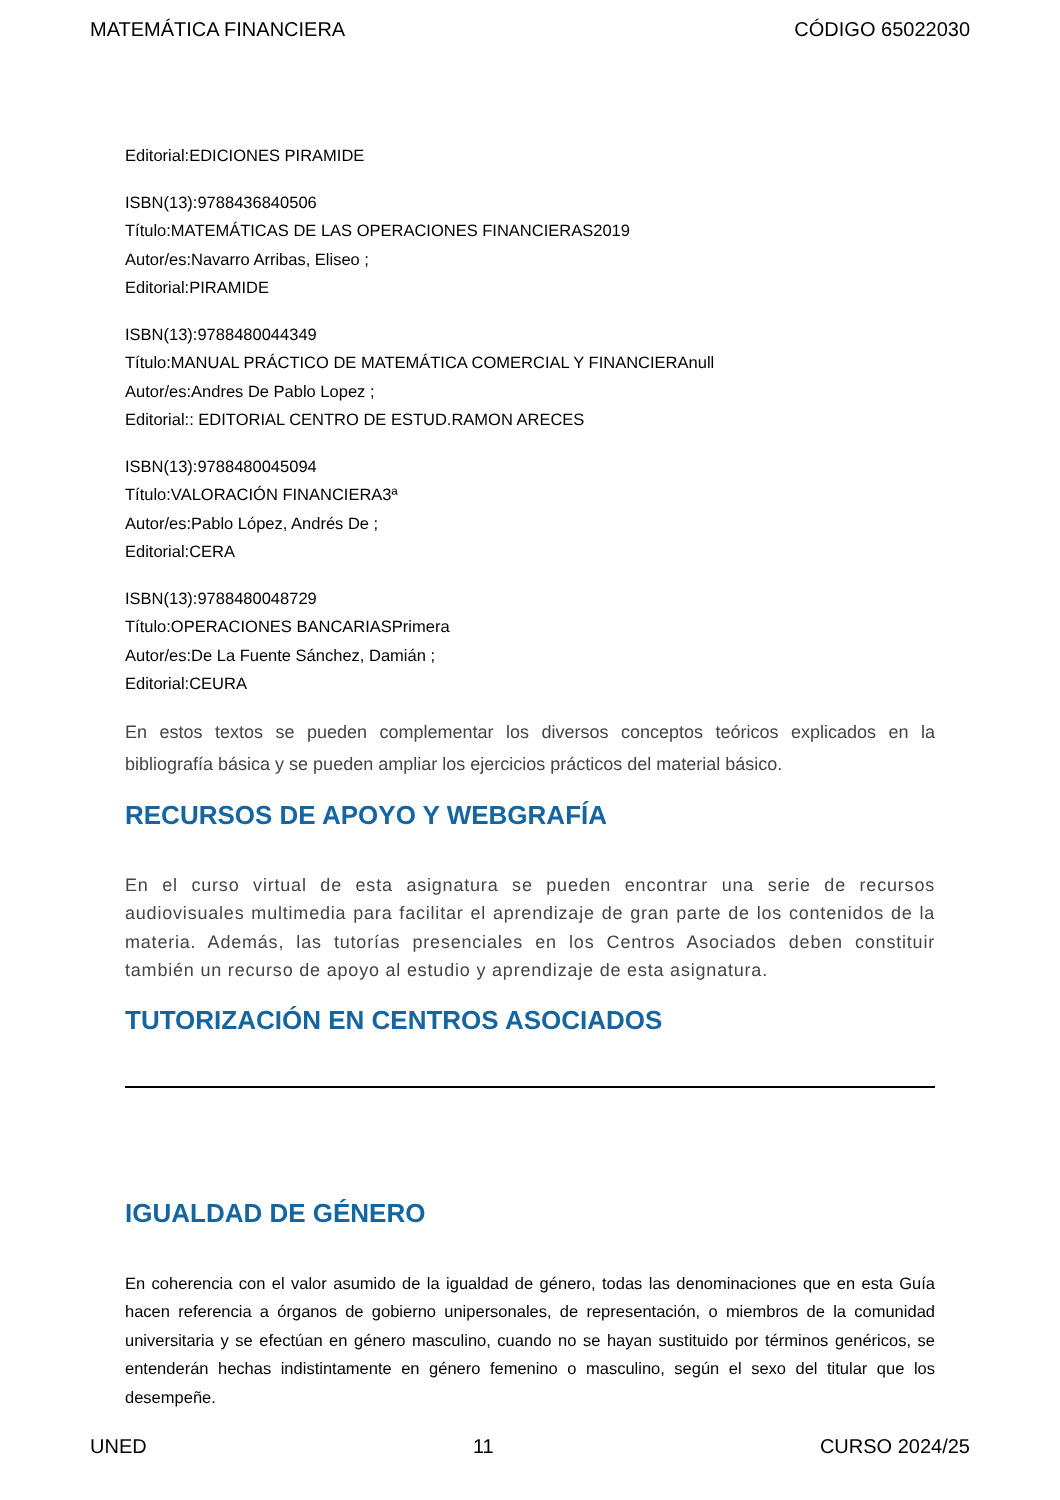MATEMÁTICA FINANCIERA CÓDIGO 65022030
Editorial:EDICIONES PIRAMIDE
ISBN(13):9788436840506
Título:MATEMÁTICAS DE LAS OPERACIONES FINANCIERAS2019
Autor/es:Navarro Arribas, Eliseo ;
Editorial:PIRAMIDE
ISBN(13):9788480044349
Título:MANUAL PRÁCTICO DE MATEMÁTICA COMERCIAL Y FINANCIERAnull
Autor/es:Andres De Pablo Lopez ;
Editorial:: EDITORIAL CENTRO DE ESTUD.RAMON ARECES
ISBN(13):9788480045094
Título:VALORACIÓN FINANCIERA3ª
Autor/es:Pablo López, Andrés De ;
Editorial:CERA
ISBN(13):9788480048729
Título:OPERACIONES BANCARIASPrimera
Autor/es:De La Fuente Sánchez, Damián ;
Editorial:CEURA
En estos textos se pueden complementar los diversos conceptos teóricos explicados en la bibliografía básica y se pueden ampliar los ejercicios prácticos del material básico.
RECURSOS DE APOYO Y WEBGRAFÍA
En el curso virtual de esta asignatura se pueden encontrar una serie de recursos audiovisuales multimedia para facilitar el aprendizaje de gran parte de los contenidos de la materia. Además, las tutorías presenciales en los Centros Asociados deben constituir también un recurso de apoyo al estudio y aprendizaje de esta asignatura.
TUTORIZACIÓN EN CENTROS ASOCIADOS
IGUALDAD DE GÉNERO
En coherencia con el valor asumido de la igualdad de género, todas las denominaciones que en esta Guía hacen referencia a órganos de gobierno unipersonales, de representación, o miembros de la comunidad universitaria y se efectúan en género masculino, cuando no se hayan sustituido por términos genéricos, se entenderán hechas indistintamente en género femenino o masculino, según el sexo del titular que los desempeñe.
UNED 11 CURSO 2024/25